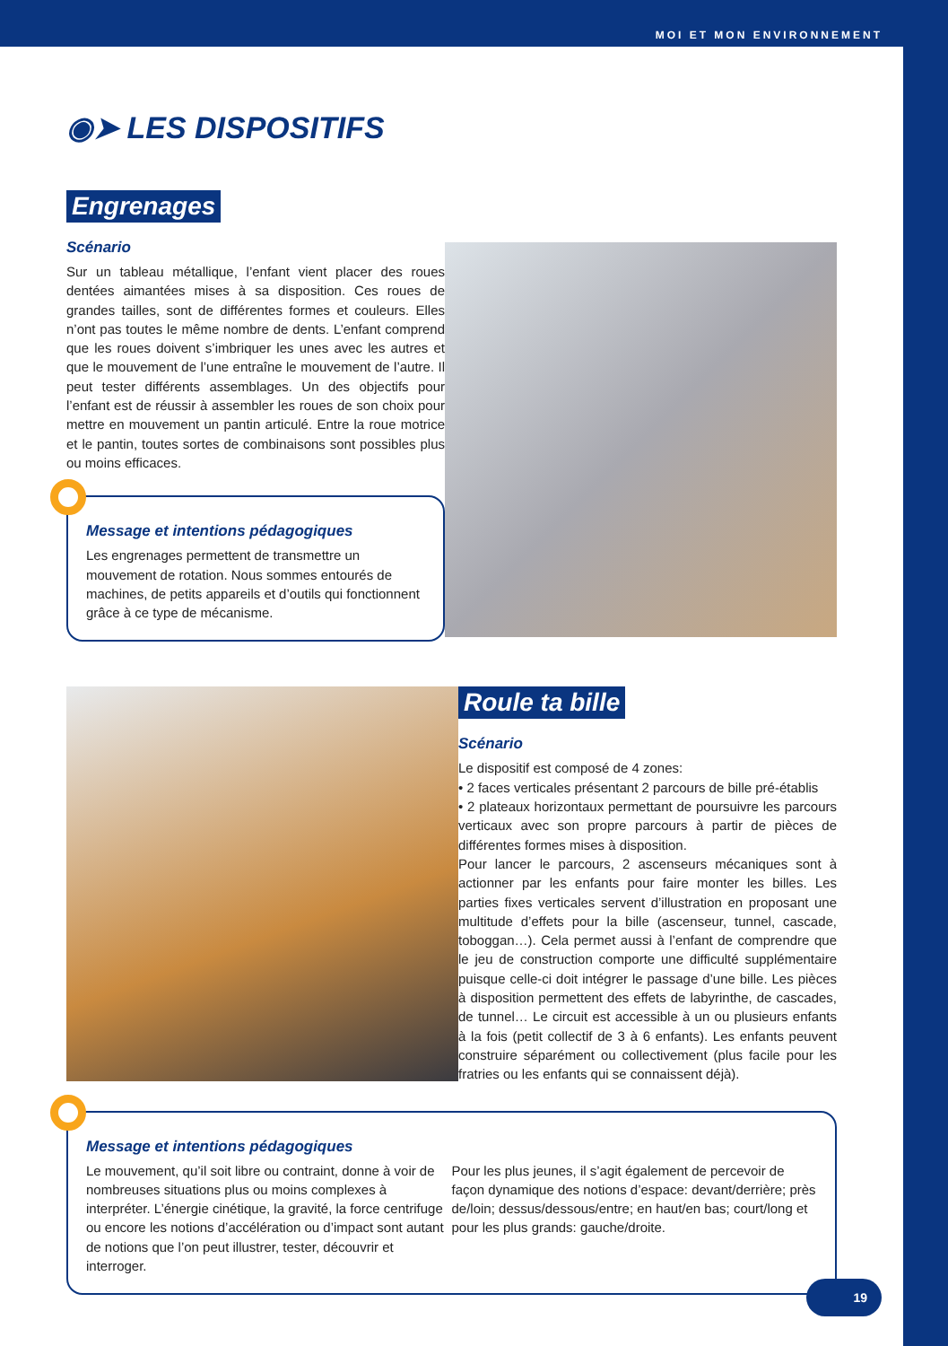MOI ET MON ENVIRONNEMENT
◉➤ LES DISPOSITIFS
Engrenages
Scénario
Sur un tableau métallique, l’enfant vient placer des roues dentées aimantées mises à sa disposition. Ces roues de grandes tailles, sont de différentes formes et couleurs. Elles n’ont pas toutes le même nombre de dents. L’enfant comprend que les roues doivent s’imbriquer les unes avec les autres et que le mouvement de l’une entraîne le mouvement de l’autre. Il peut tester différents assemblages. Un des objectifs pour l’enfant est de réussir à assembler les roues de son choix pour mettre en mouvement un pantin articulé. Entre la roue motrice et le pantin, toutes sortes de combinaisons sont possibles plus ou moins efficaces.
Message et intentions pédagogiques
Les engrenages permettent de transmettre un mouvement de rotation. Nous sommes entourés de machines, de petits appareils et d’outils qui fonctionnent grâce à ce type de mécanisme.
Roule ta bille
Scénario
Le dispositif est composé de 4 zones:
• 2 faces verticales présentant 2 parcours de bille pré-établis
• 2 plateaux horizontaux permettant de poursuivre les parcours verticaux avec son propre parcours à partir de pièces de différentes formes mises à disposition.
Pour lancer le parcours, 2 ascenseurs mécaniques sont à actionner par les enfants pour faire monter les billes. Les parties fixes verticales servent d’illustration en proposant une multitude d’effets pour la bille (ascenseur, tunnel, cascade, toboggan…). Cela permet aussi à l’enfant de comprendre que le jeu de construction comporte une difficulté supplémentaire puisque celle-ci doit intégrer le passage d’une bille. Les pièces à disposition permettent des effets de labyrinthe, de cascades, de tunnel… Le circuit est accessible à un ou plusieurs enfants à la fois (petit collectif de 3 à 6 enfants). Les enfants peuvent construire séparément ou collectivement (plus facile pour les fratries ou les enfants qui se connaissent déjà).
Message et intentions pédagogiques
Le mouvement, qu’il soit libre ou contraint, donne à voir de nombreuses situations plus ou moins complexes à interpréter. L’énergie cinétique, la gravité, la force centrifuge ou encore les notions d’accélération ou d’impact sont autant de notions que l’on peut illustrer, tester, découvrir et interroger.
Pour les plus jeunes, il s’agit également de percevoir de façon dynamique des notions d’espace: devant/derrière; près de/loin; dessus/dessous/entre; en haut/en bas; court/long et pour les plus grands: gauche/droite.
19